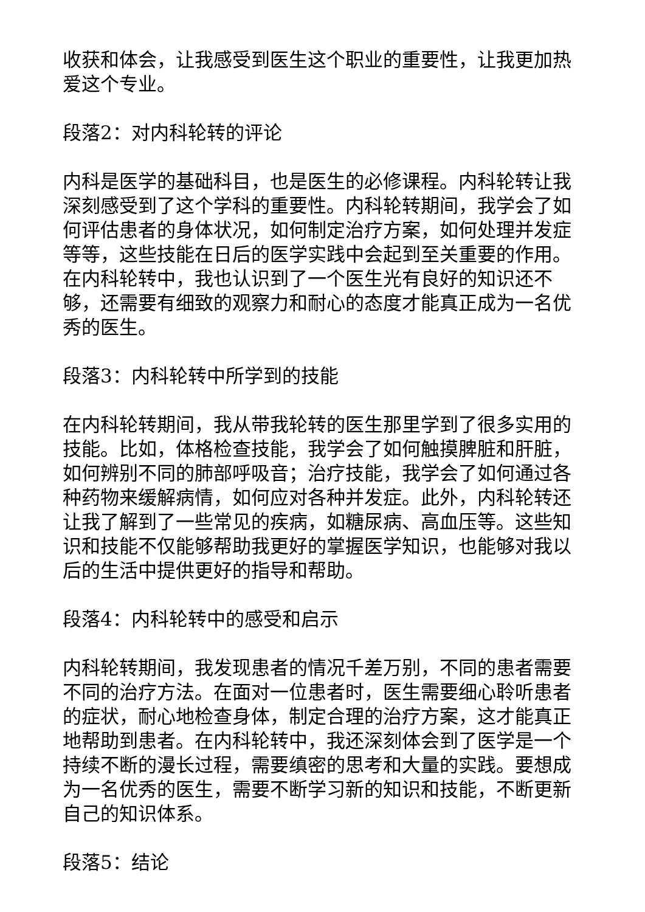收获和体会，让我感受到医生这个职业的重要性，让我更加热爱这个专业。
段落2：对内科轮转的评论
内科是医学的基础科目，也是医生的必修课程。内科轮转让我深刻感受到了这个学科的重要性。内科轮转期间，我学会了如何评估患者的身体状况，如何制定治疗方案，如何处理并发症等等，这些技能在日后的医学实践中会起到至关重要的作用。在内科轮转中，我也认识到了一个医生光有良好的知识还不够，还需要有细致的观察力和耐心的态度才能真正成为一名优秀的医生。
段落3：内科轮转中所学到的技能
在内科轮转期间，我从带我轮转的医生那里学到了很多实用的技能。比如，体格检查技能，我学会了如何触摸脾脏和肝脏，如何辨别不同的肺部呼吸音；治疗技能，我学会了如何通过各种药物来缓解病情，如何应对各种并发症。此外，内科轮转还让我了解到了一些常见的疾病，如糖尿病、高血压等。这些知识和技能不仅能够帮助我更好的掌握医学知识，也能够对我以后的生活中提供更好的指导和帮助。
段落4：内科轮转中的感受和启示
内科轮转期间，我发现患者的情况千差万别，不同的患者需要不同的治疗方法。在面对一位患者时，医生需要细心聆听患者的症状，耐心地检查身体，制定合理的治疗方案，这才能真正地帮助到患者。在内科轮转中，我还深刻体会到了医学是一个持续不断的漫长过程，需要缜密的思考和大量的实践。要想成为一名优秀的医生，需要不断学习新的知识和技能，不断更新自己的知识体系。
段落5：结论